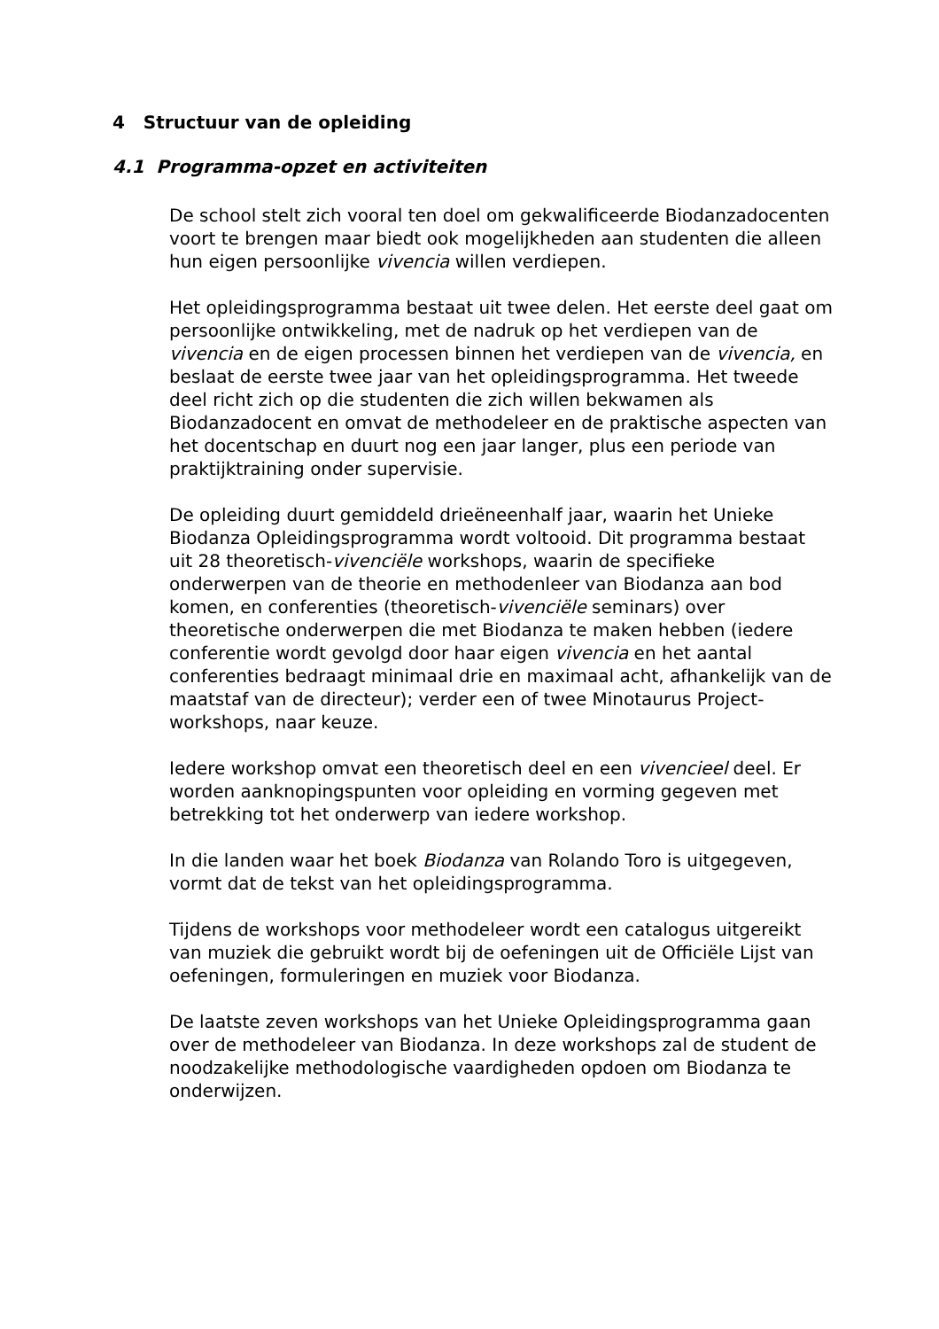4 Structuur van de opleiding
4.1 Programma-opzet en activiteiten
De school stelt zich vooral ten doel om gekwalificeerde Biodanzadocenten voort te brengen maar biedt ook mogelijkheden aan studenten die alleen hun eigen persoonlijke vivencia willen verdiepen.
Het opleidingsprogramma bestaat uit twee delen. Het eerste deel gaat om persoonlijke ontwikkeling, met de nadruk op het verdiepen van de vivencia en de eigen processen binnen het verdiepen van de vivencia, en beslaat de eerste twee jaar van het opleidingsprogramma. Het tweede deel richt zich op die studenten die zich willen bekwamen als Biodanzadocent en omvat de methodeleer en de praktische aspecten van het docentschap en duurt nog een jaar langer, plus een periode van praktijktraining onder supervisie.
De opleiding duurt gemiddeld drieëneenhalf jaar, waarin het Unieke Biodanza Opleidingsprogramma wordt voltooid. Dit programma bestaat uit 28 theoretisch-vivenciële workshops, waarin de specifieke onderwerpen van de theorie en methodenleer van Biodanza aan bod komen, en conferenties (theoretisch-vivenciële seminars) over theoretische onderwerpen die met Biodanza te maken hebben (iedere conferentie wordt gevolgd door haar eigen vivencia en het aantal conferenties bedraagt minimaal drie en maximaal acht, afhankelijk van de maatstaf van de directeur); verder een of twee Minotaurus Project-workshops, naar keuze.
Iedere workshop omvat een theoretisch deel en een vivencieel deel. Er worden aanknopingspunten voor opleiding en vorming gegeven met betrekking tot het onderwerp van iedere workshop.
In die landen waar het boek Biodanza van Rolando Toro is uitgegeven, vormt dat de tekst van het opleidingsprogramma.
Tijdens de workshops voor methodeleer wordt een catalogus uitgereikt van muziek die gebruikt wordt bij de oefeningen uit de Officiële Lijst van oefeningen, formuleringen en muziek voor Biodanza.
De laatste zeven workshops van het Unieke Opleidingsprogramma gaan over de methodeleer van Biodanza. In deze workshops zal de student de noodzakelijke methodologische vaardigheden opdoen om Biodanza te onderwijzen.